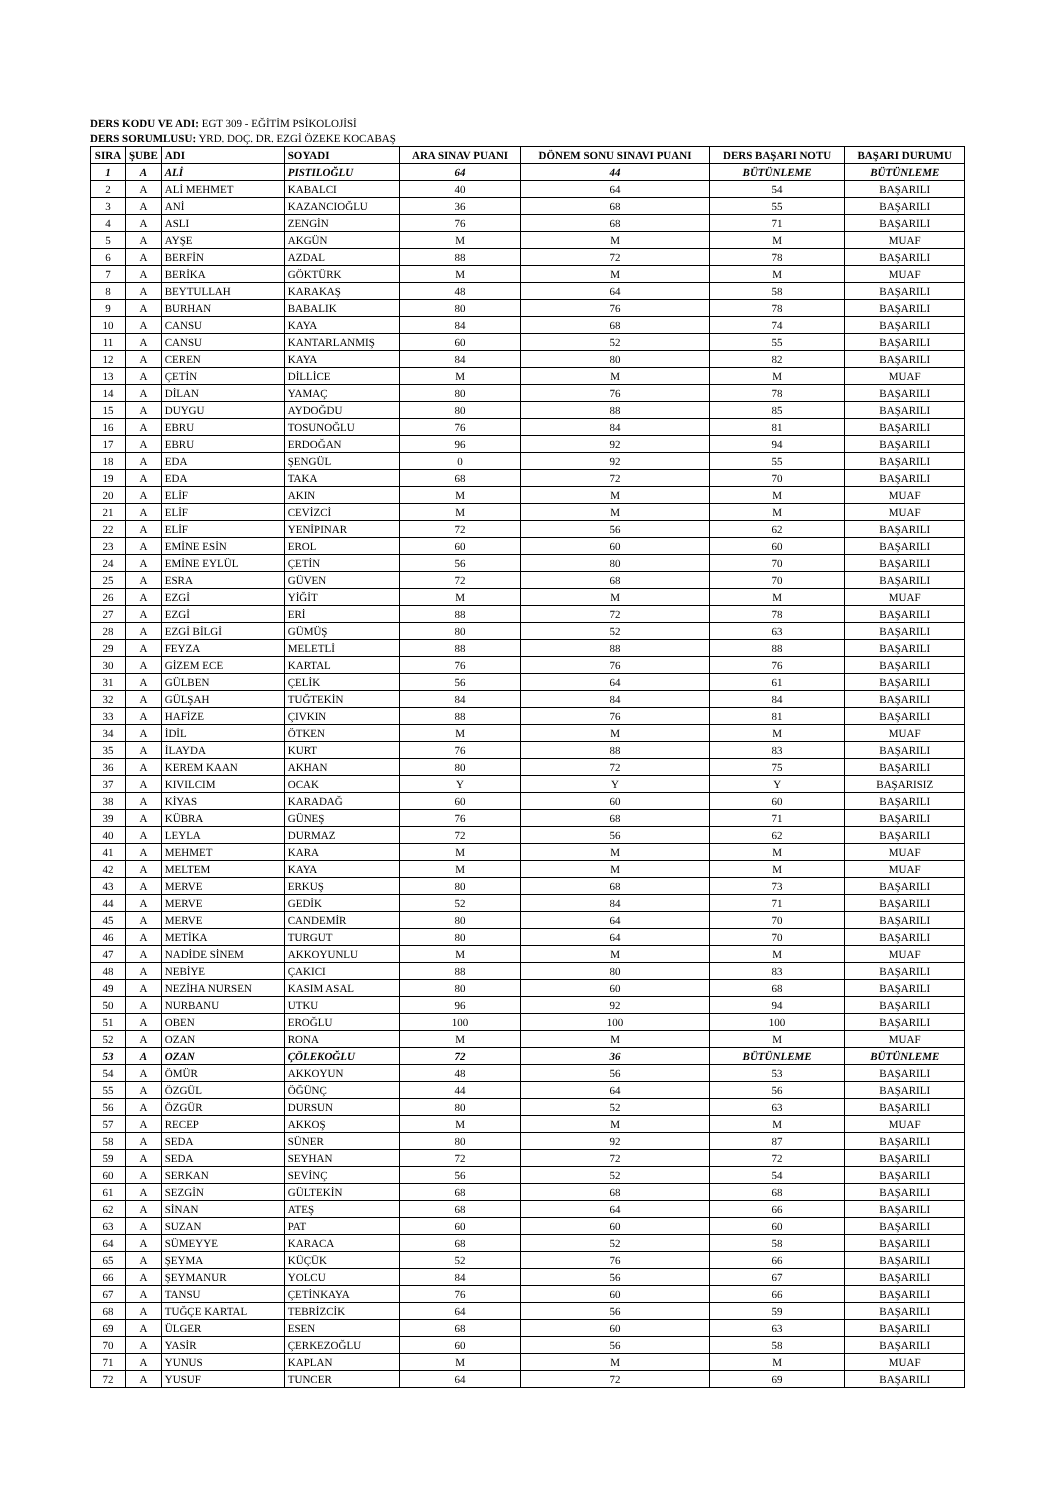DERS KODU VE ADI: EGT 309 - EĞİTİM PSİKOLOJİSİ
DERS SORUMLUSU: YRD. DOÇ. DR. EZGİ ÖZEKE KOCABAŞ
| SIRA | ŞUBE | ADI | SOYADI | ARA SINAV PUANI | DÖNEM SONU SINAVI PUANI | DERS BAŞARI NOTU | BAŞARI DURUMU |
| --- | --- | --- | --- | --- | --- | --- | --- |
| 1 | A | ALİ | PISTILOĞLU | 64 | 44 | BÜTÜNLEME | BÜTÜNLEME |
| 2 | A | ALİ MEHMET | KABALCI | 40 | 64 | 54 | BAŞARILI |
| 3 | A | ANİ | KAZANCIOĞLU | 36 | 68 | 55 | BAŞARILI |
| 4 | A | ASLI | ZENGİN | 76 | 68 | 71 | BAŞARILI |
| 5 | A | AYŞE | AKGÜN | M | M | M | MUAF |
| 6 | A | BERFİN | AZDAL | 88 | 72 | 78 | BAŞARILI |
| 7 | A | BERİKA | GÖKTÜRK | M | M | M | MUAF |
| 8 | A | BEYTULLAH | KARAKAŞ | 48 | 64 | 58 | BAŞARILI |
| 9 | A | BURHAN | BABALIK | 80 | 76 | 78 | BAŞARILI |
| 10 | A | CANSU | KAYA | 84 | 68 | 74 | BAŞARILI |
| 11 | A | CANSU | KANTARLANMIŞ | 60 | 52 | 55 | BAŞARILI |
| 12 | A | CEREN | KAYA | 84 | 80 | 82 | BAŞARILI |
| 13 | A | ÇETİN | DİLLİCE | M | M | M | MUAF |
| 14 | A | DİLAN | YAMAÇ | 80 | 76 | 78 | BAŞARILI |
| 15 | A | DUYGU | AYDOĞDU | 80 | 88 | 85 | BAŞARILI |
| 16 | A | EBRU | TOSUNOĞLU | 76 | 84 | 81 | BAŞARILI |
| 17 | A | EBRU | ERDOĞAN | 96 | 92 | 94 | BAŞARILI |
| 18 | A | EDA | ŞENGÜL | 0 | 92 | 55 | BAŞARILI |
| 19 | A | EDA | TAKA | 68 | 72 | 70 | BAŞARILI |
| 20 | A | ELİF | AKIN | M | M | M | MUAF |
| 21 | A | ELİF | CEVİZCİ | M | M | M | MUAF |
| 22 | A | ELİF | YENİPINAR | 72 | 56 | 62 | BAŞARILI |
| 23 | A | EMİNE ESİN | EROL | 60 | 60 | 60 | BAŞARILI |
| 24 | A | EMİNE EYLÜL | ÇETİN | 56 | 80 | 70 | BAŞARILI |
| 25 | A | ESRA | GÜVEN | 72 | 68 | 70 | BAŞARILI |
| 26 | A | EZGİ | YİĞİT | M | M | M | MUAF |
| 27 | A | EZGİ | ERİ | 88 | 72 | 78 | BAŞARILI |
| 28 | A | EZGİ BİLGİ | GÜMÜŞ | 80 | 52 | 63 | BAŞARILI |
| 29 | A | FEYZA | MELETLİ | 88 | 88 | 88 | BAŞARILI |
| 30 | A | GİZEM ECE | KARTAL | 76 | 76 | 76 | BAŞARILI |
| 31 | A | GÜLBEN | ÇELİK | 56 | 64 | 61 | BAŞARILI |
| 32 | A | GÜLŞAH | TUĞTEKİN | 84 | 84 | 84 | BAŞARILI |
| 33 | A | HAFİZE | ÇIVKIN | 88 | 76 | 81 | BAŞARILI |
| 34 | A | İDİL | ÖTKEN | M | M | M | MUAF |
| 35 | A | İLAYDA | KURT | 76 | 88 | 83 | BAŞARILI |
| 36 | A | KEREM KAAN | AKHAN | 80 | 72 | 75 | BAŞARILI |
| 37 | A | KIVILCIM | OCAK | Y | Y | Y | BAŞARISIZ |
| 38 | A | KİYAS | KARADAĞ | 60 | 60 | 60 | BAŞARILI |
| 39 | A | KÜBRA | GÜNEŞ | 76 | 68 | 71 | BAŞARILI |
| 40 | A | LEYLA | DURMAZ | 72 | 56 | 62 | BAŞARILI |
| 41 | A | MEHMET | KARA | M | M | M | MUAF |
| 42 | A | MELTEM | KAYA | M | M | M | MUAF |
| 43 | A | MERVE | ERKUŞ | 80 | 68 | 73 | BAŞARILI |
| 44 | A | MERVE | GEDİK | 52 | 84 | 71 | BAŞARILI |
| 45 | A | MERVE | CANDEMİR | 80 | 64 | 70 | BAŞARILI |
| 46 | A | METİKA | TURGUT | 80 | 64 | 70 | BAŞARILI |
| 47 | A | NADİDE SİNEM | AKKOYUNLU | M | M | M | MUAF |
| 48 | A | NEBİYE | ÇAKICI | 88 | 80 | 83 | BAŞARILI |
| 49 | A | NEZİHA NURSEN | KASIM ASAL | 80 | 60 | 68 | BAŞARILI |
| 50 | A | NURBANU | UTKU | 96 | 92 | 94 | BAŞARILI |
| 51 | A | OBEN | EROĞLU | 100 | 100 | 100 | BAŞARILI |
| 52 | A | OZAN | RONA | M | M | M | MUAF |
| 53 | A | OZAN | ÇÖLEKOĞLU | 72 | 36 | BÜTÜNLEME | BÜTÜNLEME |
| 54 | A | ÖMÜR | AKKOYUN | 48 | 56 | 53 | BAŞARILI |
| 55 | A | ÖZGÜL | ÖĞÜNÇ | 44 | 64 | 56 | BAŞARILI |
| 56 | A | ÖZGÜR | DURSUN | 80 | 52 | 63 | BAŞARILI |
| 57 | A | RECEP | AKKOŞ | M | M | M | MUAF |
| 58 | A | SEDA | SÜNER | 80 | 92 | 87 | BAŞARILI |
| 59 | A | SEDA | SEYHAN | 72 | 72 | 72 | BAŞARILI |
| 60 | A | SERKAN | SEVİNÇ | 56 | 52 | 54 | BAŞARILI |
| 61 | A | SEZGİN | GÜLTEKİN | 68 | 68 | 68 | BAŞARILI |
| 62 | A | SİNAN | ATEŞ | 68 | 64 | 66 | BAŞARILI |
| 63 | A | SUZAN | PAT | 60 | 60 | 60 | BAŞARILI |
| 64 | A | SÜMEYYE | KARACA | 68 | 52 | 58 | BAŞARILI |
| 65 | A | ŞEYMA | KÜÇÜK | 52 | 76 | 66 | BAŞARILI |
| 66 | A | ŞEYMANUR | YOLCU | 84 | 56 | 67 | BAŞARILI |
| 67 | A | TANSU | ÇETİNKAYA | 76 | 60 | 66 | BAŞARILI |
| 68 | A | TUĞÇE KARTAL | TEBRİZCİK | 64 | 56 | 59 | BAŞARILI |
| 69 | A | ÜLGER | ESEN | 68 | 60 | 63 | BAŞARILI |
| 70 | A | YASİR | ÇERKEZOĞLU | 60 | 56 | 58 | BAŞARILI |
| 71 | A | YUNUS | KAPLAN | M | M | M | MUAF |
| 72 | A | YUSUF | TUNCER | 64 | 72 | 69 | BAŞARILI |